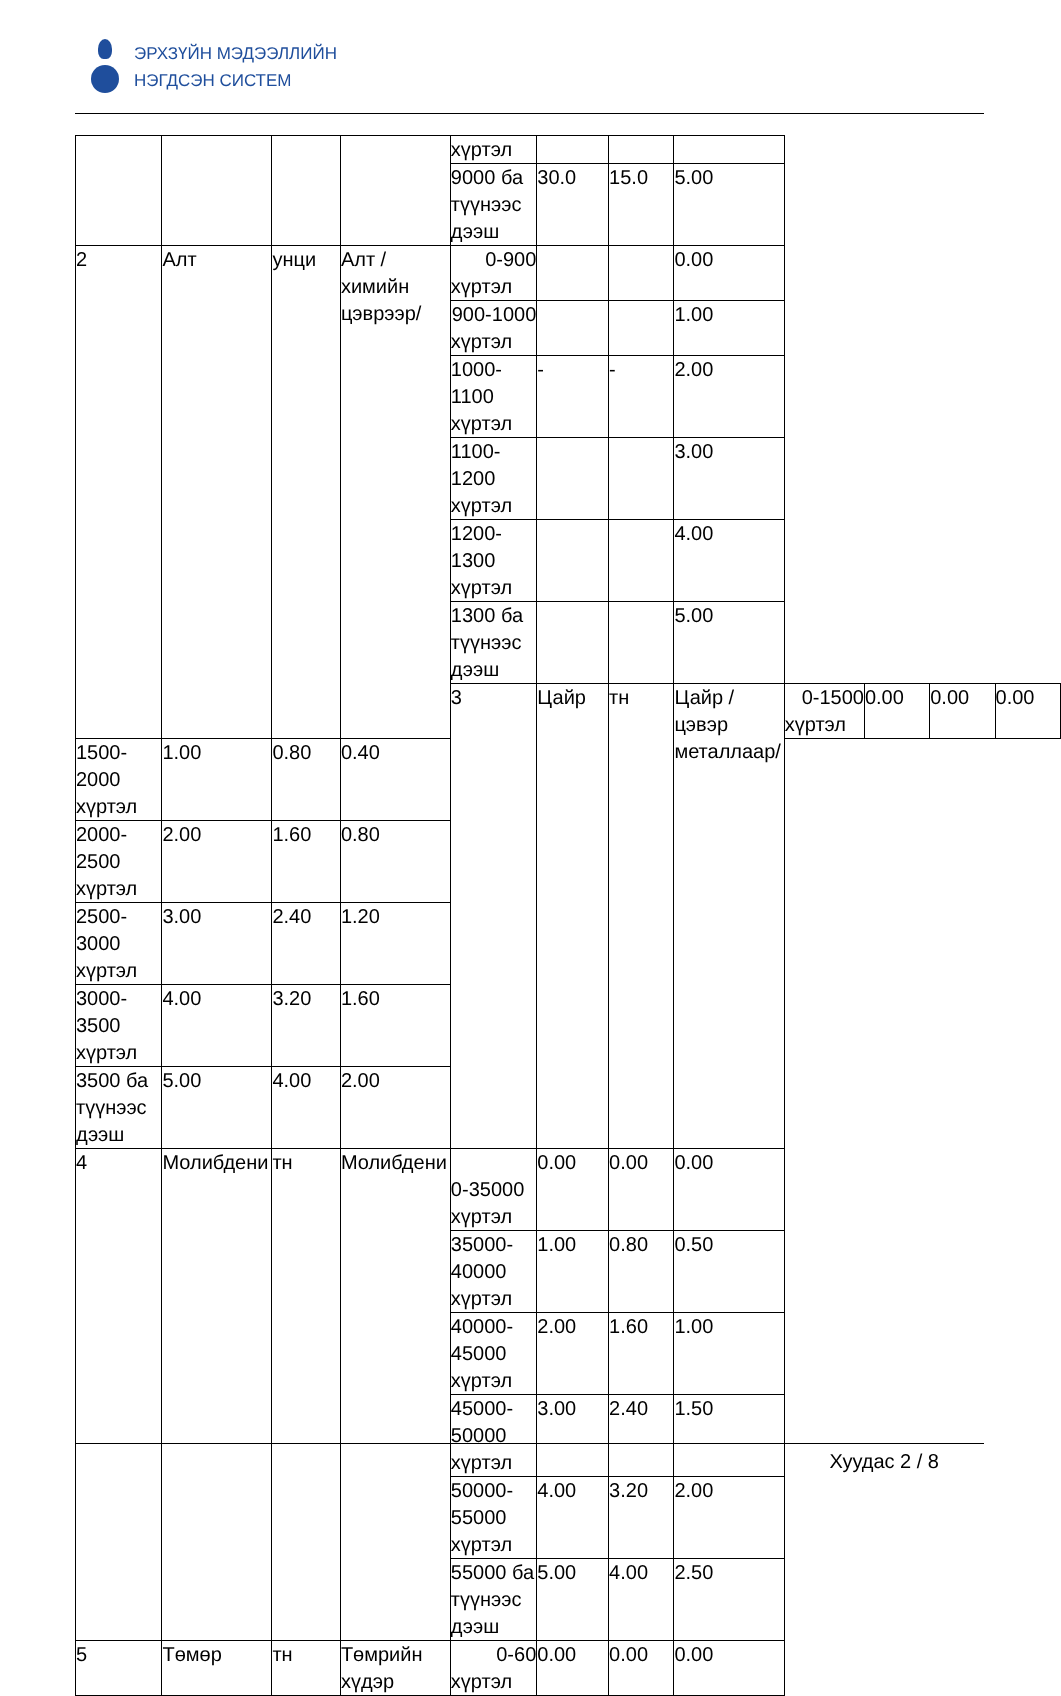ЭРХЗҮЙН МЭДЭЭЛЛИЙН
НЭГДСЭН СИСТЕМ
| | | | | хүртэл | | | | | | | |
| | | | | 9000 ба түүнээс дээш | 30.0 | 15.0 | 5.00 | | | | |
| 2 | Алт | унци | Алт /химийн цэврээр/ | 0-900 хүртэл | | | 0.00 | | | | |
| | | | | 900-1000 хүртэл | | | 1.00 | | | | |
| | | | | 1000-1100 хүртэл | - | - | 2.00 | | | | |
| | | | | 1100-1200 хүртэл | | | 3.00 | | | | |
| | | | | 1200-1300 хүртэл | | | 4.00 | | | | |
| | | | | 1300 ба түүнээс дээш | | | 5.00 | | | | |
| | | | | 3 | Цайр | тн | Цайр /цэвэр металлаар/ | 0-1500 хүртэл | 0.00 | 0.00 | 0.00 |
| 1500-2000 хүртэл | 1.00 | 0.80 | 0.40 | | | | | | | | |
| 2000-2500 хүртэл | 2.00 | 1.60 | 0.80 | | | | | | | | |
| 2500-3000 хүртэл | 3.00 | 2.40 | 1.20 | | | | | | | | |
| 3000-3500 хүртэл | 4.00 | 3.20 | 1.60 | | | | | | | | |
| 3500 ба түүнээс дээш | 5.00 | 4.00 | 2.00 | | | | | | | | |
| 4 | Молибдени | тн | Молибдени | 0-35000 хүртэл | 0.00 | 0.00 | 0.00 | | | | |
| | | | | 35000-40000 хүртэл | 1.00 | 0.80 | 0.50 | | | | |
| | | | | 40000-45000 хүртэл | 2.00 | 1.60 | 1.00 | | | | |
| | | | | 45000-50000 хүртэл | 3.00 | 2.40 | 1.50 | | | | |
| | | | | 50000-55000 хүртэл | 4.00 | 3.20 | 2.00 | | | | |
| | | | | 55000 ба түүнээс дээш | 5.00 | 4.00 | 2.50 | | | | |
| 5 | Төмөр | тн | Төмрийн хүдэр | 0-60 хүртэл | 0.00 | 0.00 | 0.00 | | | | |
Хуудас 2 / 8